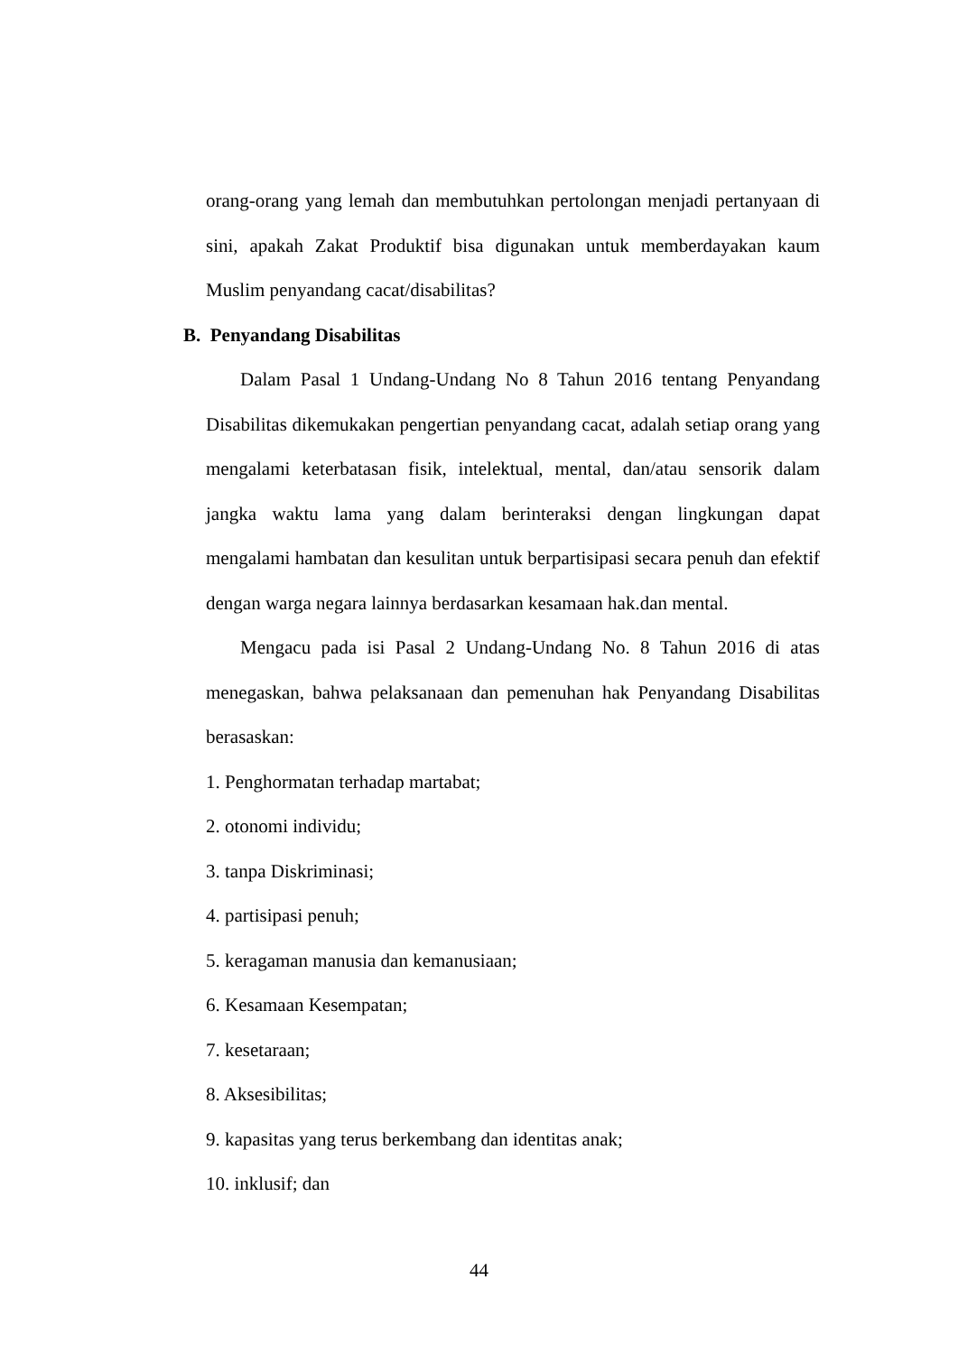orang-orang yang lemah dan membutuhkan pertolongan menjadi pertanyaan di sini, apakah Zakat Produktif bisa digunakan untuk memberdayakan kaum Muslim penyandang cacat/disabilitas?
B. Penyandang Disabilitas
Dalam Pasal 1 Undang-Undang No 8 Tahun 2016 tentang Penyandang Disabilitas dikemukakan pengertian penyandang cacat, adalah setiap orang yang mengalami keterbatasan fisik, intelektual, mental, dan/atau sensorik dalam jangka waktu lama yang dalam berinteraksi dengan lingkungan dapat mengalami hambatan dan kesulitan untuk berpartisipasi secara penuh dan efektif dengan warga negara lainnya berdasarkan kesamaan hak.dan mental.
Mengacu pada isi Pasal 2 Undang-Undang No. 8 Tahun 2016 di atas menegaskan, bahwa pelaksanaan dan pemenuhan hak Penyandang Disabilitas berasaskan:
1. Penghormatan terhadap martabat;
2. otonomi individu;
3. tanpa Diskriminasi;
4. partisipasi penuh;
5. keragaman manusia dan kemanusiaan;
6. Kesamaan Kesempatan;
7. kesetaraan;
8. Aksesibilitas;
9. kapasitas yang terus berkembang dan identitas anak;
10. inklusif; dan
44